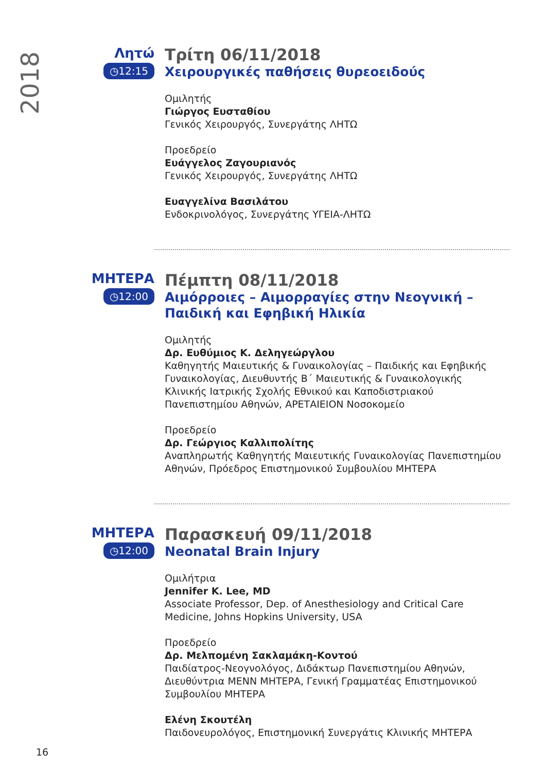2018
Λητώ
◷12:15
Τρίτη 06/11/2018
Χειρουργικές παθήσεις θυρεοειδούς
Ομιλητής
Γιώργος Ευσταθίου
Γενικός Χειρουργός, Συνεργάτης ΛΗΤΩ
Προεδρείο
Ευάγγελος Ζαγουριανός
Γενικός Χειρουργός, Συνεργάτης ΛΗΤΩ
Ευαγγελίνα Βασιλάτου
Ενδοκρινολόγος, Συνεργάτης ΥΓΕΙΑ-ΛΗΤΩ
ΜΗΤΕΡΑ
◷12:00
Πέμπτη 08/11/2018
Αιμόρροιες – Αιμορραγίες στην Νεογνική – Παιδική και Εφηβική Ηλικία
Ομιλητής
Δρ. Ευθύμιος Κ. Δεληγεώργλου
Καθηγητής Μαιευτικής & Γυναικολογίας – Παιδικής και Εφηβικής Γυναικολογίας, Διευθυντής Β΄ Μαιευτικής & Γυναικολογικής Κλινικής Ιατρικής Σχολής Εθνικού και Καποδιστριακού Πανεπιστημίου Αθηνών, ΑΡΕΤΑΙΕΙΟΝ Νοσοκομείο
Προεδρείο
Δρ. Γεώργιος Καλλιπολίτης
Αναπληρωτής Καθηγητής Μαιευτικής Γυναικολογίας Πανεπιστημίου Αθηνών, Πρόεδρος Επιστημονικού Συμβουλίου ΜΗΤΕΡΑ
ΜΗΤΕΡΑ
◷12:00
Παρασκευή 09/11/2018
Neonatal Brain Injury
Ομιλήτρια
Jennifer K. Lee, MD
Associate Professor, Dep. of Anesthesiology and Critical Care Medicine, Johns Hopkins University, USA
Προεδρείο
Δρ. Μελπομένη Σακλαμάκη-Κοντού
Παιδίατρος-Νεογνολόγος, Διδάκτωρ Πανεπιστημίου Αθηνών, Διευθύντρια ΜΕΝΝ ΜΗΤΕΡΑ, Γενική Γραμματέας Επιστημονικού Συμβουλίου ΜΗΤΕΡΑ
Ελένη Σκουτέλη
Παιδονευρολόγος, Επιστημονική Συνεργάτις Κλινικής ΜΗΤΕΡΑ
16